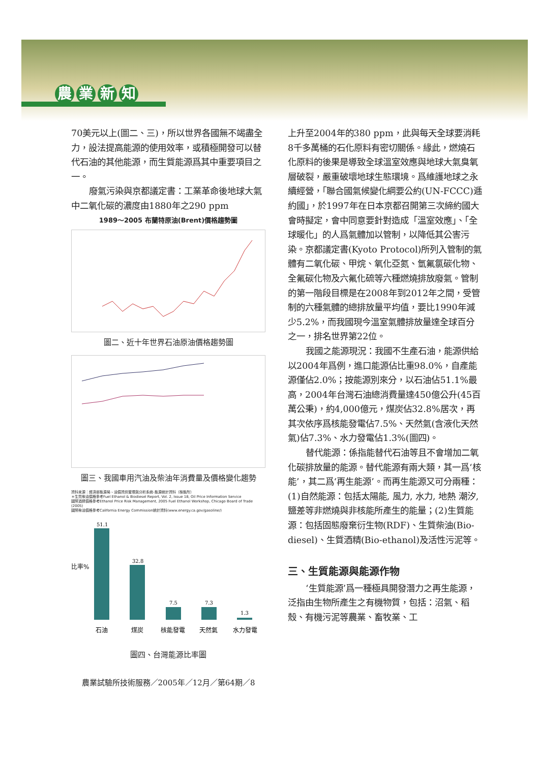農業新知
70美元以上(圖二、三)，所以世界各國無不竭盡全力，設法提高能源的使用效率，或積極開發可以替代石油的其他能源，而生質能源爲其中重要項目之一。
廢氣污染與京都議定書：工業革命後地球大氣中二氧化碳的濃度由1880年之290 ppm
1989～2005 布蘭特原油(Brent)價格趨勢圖
圖二、近十年世界石油原油價格趨勢圖
圖三、我國車用汽油及柴油年消費量及價格變化趨勢
資料來源：經濟部能源局、油價資訊管理與分析系統-能源統計資料（核能所）
＊生質柴油價格參考Fuel Ethanol & Biodiesel Report, Vol. 2, Issue 18, Oil Price Information Service
國際酒精價格參考Ethanol Price Risk Management, 2005 Fuel Ethanol Workshop, Chicago Board of Trade (2005)
國際柴油價格參考California Energy Commission統計資料(www.energy.ca.gov/gasoline/)
51.1
32.8
7.5
7.3
1.3
比率%
石油
煤炭
核能發電
天然氣
水力發電
圖四、台灣能源比率圖
農業試驗所技術服務／2005年／12月／第64期／8
上升至2004年的380 ppm，此與每天全球要消耗8千多萬桶的石化原料有密切關係。緣此，燃燒石化原料的後果是導致全球溫室效應與地球大氣臭氧層破裂，嚴重破壞地球生態環境。爲維護地球之永續經營，「聯合國氣候變化綱要公約(UN-FCCC)逓約國」，於1997年在日本京都召開第三次締約國大會時擬定，會中同意要針對造成「溫室效應」、「全球暖化」的人爲氣體加以管制，以降低其公害污染。京都議定書(Kyoto Protocol)所列入管制的氣體有二氧化碳、甲烷、氧化亞氮、氫氟氯碳化物、全氟碳化物及六氟化硫等六種燃燒排放廢氣。管制的第一階段目標是在2008年到2012年之間，受管制的六種氣體的總排放量平均值，要比1990年減少5.2%，而我國現今溫室氣體排放量達全球百分之一，排名世界第22位。
我國之能源現況：我國不生產石油，能源供給以2004年爲例，進口能源佔比重98.0%，自產能源僅佔2.0%；按能源別來分，以石油佔51.1%最高，2004年台灣石油總消費量達450億公升(45百萬公秉)，約4,000億元，煤炭佔32.8%居次，再其次依序爲核能發電佔7.5%、天然氣(含液化天然氣)佔7.3%、水力發電佔1.3%(圖四)。
替代能源：係指能替代石油等且不會增加二氧化碳排放量的能源。替代能源有兩大類，其一爲‘核能’，其二爲‘再生能源’。而再生能源又可分兩種：(1)自然能源：包括太陽能, 風力, 水力, 地熱 潮汐, 鹽差等非燃燒與非核能所產生的能量；(2)生質能源：包括固態廢棄衍生物(RDF)、生質柴油(Bio-diesel)、生質酒精(Bio-ethanol)及活性污泥等。
三、生質能源與能源作物
‘生質能源’爲一種極具開發潛力之再生能源，泛指由生物所產生之有機物質，包括：沼氣、稻殼、有機污泥等農業、畜牧業、工